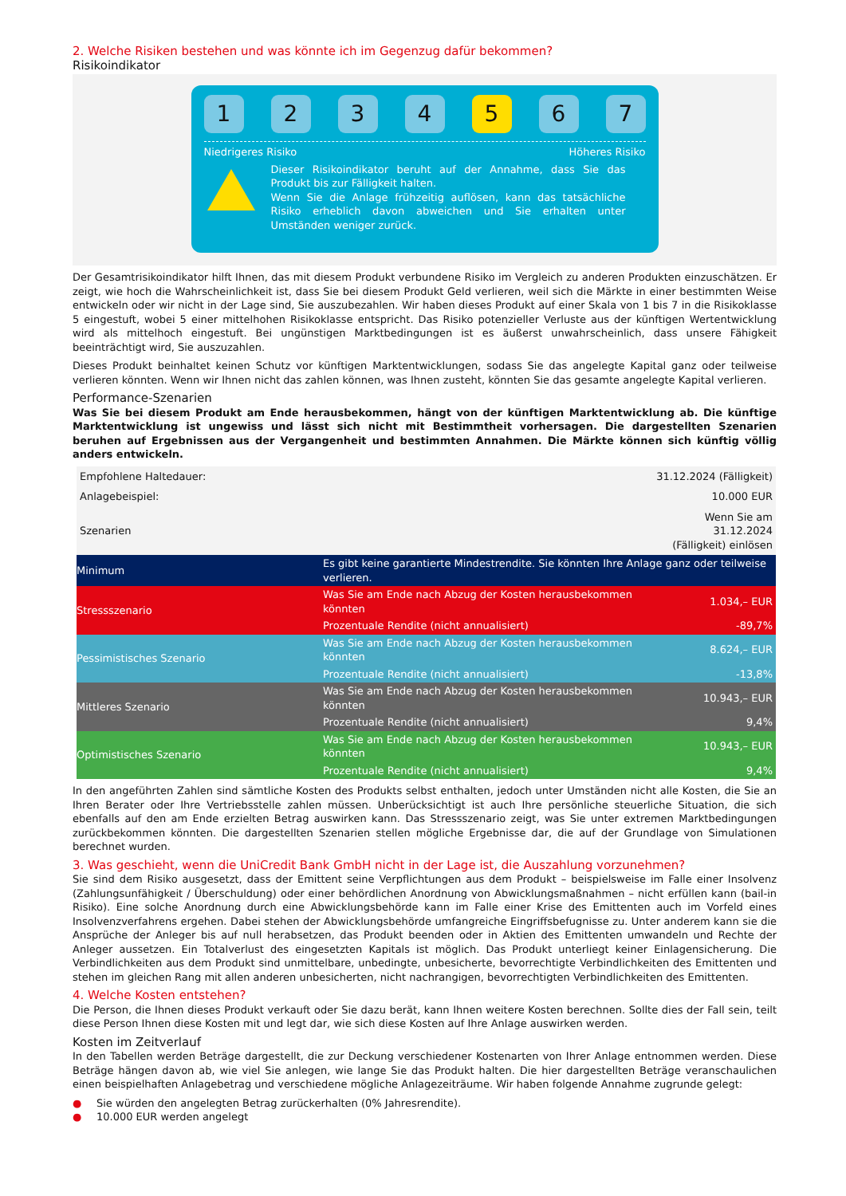2. Welche Risiken bestehen und was könnte ich im Gegenzug dafür bekommen?
Risikoindikator
1 2 3 4 5 6 7
Niedrigeres Risiko Höheres Risiko
Dieser Risikoindikator beruht auf der Annahme, dass Sie das Produkt bis zur Fälligkeit halten.
Wenn Sie die Anlage frühzeitig auflösen, kann das tatsächliche Risiko erheblich davon abweichen und Sie erhalten unter Umständen weniger zurück.
Der Gesamtrisikoindikator hilft Ihnen, das mit diesem Produkt verbundene Risiko im Vergleich zu anderen Produkten einzuschätzen. Er zeigt, wie hoch die Wahrscheinlichkeit ist, dass Sie bei diesem Produkt Geld verlieren, weil sich die Märkte in einer bestimmten Weise entwickeln oder wir nicht in der Lage sind, Sie auszubezahlen. Wir haben dieses Produkt auf einer Skala von 1 bis 7 in die Risikoklasse 5 eingestuft, wobei 5 einer mittelhohen Risikoklasse entspricht. Das Risiko potenzieller Verluste aus der künftigen Wertentwicklung wird als mittelhoch eingestuft. Bei ungünstigen Marktbedingungen ist es äußerst unwahrscheinlich, dass unsere Fähigkeit beeinträchtigt wird, Sie auszuzahlen.
Dieses Produkt beinhaltet keinen Schutz vor künftigen Marktentwicklungen, sodass Sie das angelegte Kapital ganz oder teilweise verlieren könnten. Wenn wir Ihnen nicht das zahlen können, was Ihnen zusteht, könnten Sie das gesamte angelegte Kapital verlieren.
Performance-Szenarien
Was Sie bei diesem Produkt am Ende herausbekommen, hängt von der künftigen Marktentwicklung ab. Die künftige Marktentwicklung ist ungewiss und lässt sich nicht mit Bestimmtheit vorhersagen. Die dargestellten Szenarien beruhen auf Ergebnissen aus der Vergangenheit und bestimmten Annahmen. Die Märkte können sich künftig völlig anders entwickeln.
| Empfohlene Haltedauer: | | 31.12.2024 (Fälligkeit) |
| Anlagebeispiel: | | 10.000 EUR |
| Szenarien | | Wenn Sie am 31.12.2024 (Fälligkeit) einlösen |
| Minimum | Es gibt keine garantierte Mindestrendite. Sie könnten Ihre Anlage ganz oder teilweise verlieren. | |
| Stressszenario | Was Sie am Ende nach Abzug der Kosten herausbekommen könnten | 1.034,– EUR |
| | Prozentuale Rendite (nicht annualisiert) | -89,7% |
| Pessimistisches Szenario | Was Sie am Ende nach Abzug der Kosten herausbekommen könnten | 8.624,– EUR |
| | Prozentuale Rendite (nicht annualisiert) | -13,8% |
| Mittleres Szenario | Was Sie am Ende nach Abzug der Kosten herausbekommen könnten | 10.943,– EUR |
| | Prozentuale Rendite (nicht annualisiert) | 9,4% |
| Optimistisches Szenario | Was Sie am Ende nach Abzug der Kosten herausbekommen könnten | 10.943,– EUR |
| | Prozentuale Rendite (nicht annualisiert) | 9,4% |
In den angeführten Zahlen sind sämtliche Kosten des Produkts selbst enthalten, jedoch unter Umständen nicht alle Kosten, die Sie an Ihren Berater oder Ihre Vertriebsstelle zahlen müssen. Unberücksichtigt ist auch Ihre persönliche steuerliche Situation, die sich ebenfalls auf den am Ende erzielten Betrag auswirken kann. Das Stressszenario zeigt, was Sie unter extremen Marktbedingungen zurückbekommen könnten. Die dargestellten Szenarien stellen mögliche Ergebnisse dar, die auf der Grundlage von Simulationen berechnet wurden.
3. Was geschieht, wenn die UniCredit Bank GmbH nicht in der Lage ist, die Auszahlung vorzunehmen?
Sie sind dem Risiko ausgesetzt, dass der Emittent seine Verpflichtungen aus dem Produkt – beispielsweise im Falle einer Insolvenz (Zahlungsunfähigkeit / Überschuldung) oder einer behördlichen Anordnung von Abwicklungsmaßnahmen – nicht erfüllen kann (bail-in Risiko). Eine solche Anordnung durch eine Abwicklungsbehörde kann im Falle einer Krise des Emittenten auch im Vorfeld eines Insolvenzverfahrens ergehen. Dabei stehen der Abwicklungsbehörde umfangreiche Eingriffsbefugnisse zu. Unter anderem kann sie die Ansprüche der Anleger bis auf null herabsetzen, das Produkt beenden oder in Aktien des Emittenten umwandeln und Rechte der Anleger aussetzen. Ein Totalverlust des eingesetzten Kapitals ist möglich. Das Produkt unterliegt keiner Einlagensicherung. Die Verbindlichkeiten aus dem Produkt sind unmittelbare, unbedingte, unbesicherte, bevorrechtigte Verbindlichkeiten des Emittenten und stehen im gleichen Rang mit allen anderen unbesicherten, nicht nachrangigen, bevorrechtigten Verbindlichkeiten des Emittenten.
4. Welche Kosten entstehen?
Die Person, die Ihnen dieses Produkt verkauft oder Sie dazu berät, kann Ihnen weitere Kosten berechnen. Sollte dies der Fall sein, teilt diese Person Ihnen diese Kosten mit und legt dar, wie sich diese Kosten auf Ihre Anlage auswirken werden.
Kosten im Zeitverlauf
In den Tabellen werden Beträge dargestellt, die zur Deckung verschiedener Kostenarten von Ihrer Anlage entnommen werden. Diese Beträge hängen davon ab, wie viel Sie anlegen, wie lange Sie das Produkt halten. Die hier dargestellten Beträge veranschaulichen einen beispielhaften Anlagebetrag und verschiedene mögliche Anlagezeiträume. Wir haben folgende Annahme zugrunde gelegt:
● Sie würden den angelegten Betrag zurückerhalten (0% Jahresrendite).
● 10.000 EUR werden angelegt